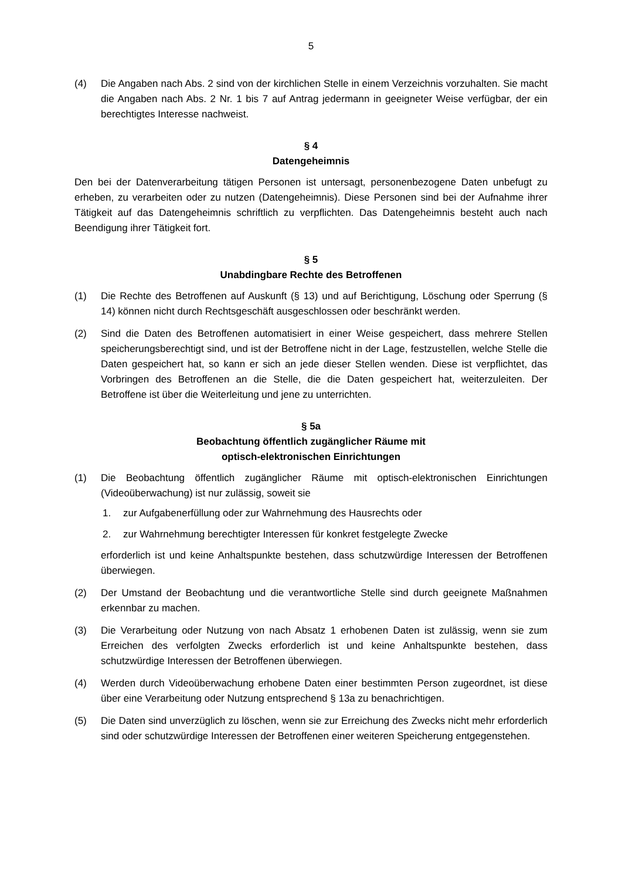5
(4) Die Angaben nach Abs. 2 sind von der kirchlichen Stelle in einem Verzeichnis vorzuhalten. Sie macht die Angaben nach Abs. 2 Nr. 1 bis 7 auf Antrag jedermann in geeigneter Weise verfügbar, der ein berechtigtes Interesse nachweist.
§ 4
Datengeheimnis
Den bei der Datenverarbeitung tätigen Personen ist untersagt, personenbezogene Daten unbefugt zu erheben, zu verarbeiten oder zu nutzen (Datengeheimnis). Diese Personen sind bei der Aufnahme ihrer Tätigkeit auf das Datengeheimnis schriftlich zu verpflichten. Das Datengeheimnis besteht auch nach Beendigung ihrer Tätigkeit fort.
§ 5
Unabdingbare Rechte des Betroffenen
(1) Die Rechte des Betroffenen auf Auskunft (§ 13) und auf Berichtigung, Löschung oder Sperrung (§ 14) können nicht durch Rechtsgeschäft ausgeschlossen oder beschränkt werden.
(2) Sind die Daten des Betroffenen automatisiert in einer Weise gespeichert, dass mehrere Stellen speicherungsberechtigt sind, und ist der Betroffene nicht in der Lage, festzustellen, welche Stelle die Daten gespeichert hat, so kann er sich an jede dieser Stellen wenden. Diese ist verpflichtet, das Vorbringen des Betroffenen an die Stelle, die die Daten gespeichert hat, weiterzuleiten. Der Betroffene ist über die Weiterleitung und jene zu unterrichten.
§ 5a
Beobachtung öffentlich zugänglicher Räume mit
optisch-elektronischen Einrichtungen
(1) Die Beobachtung öffentlich zugänglicher Räume mit optisch-elektronischen Einrichtungen (Videoüberwachung) ist nur zulässig, soweit sie
1. zur Aufgabenerfüllung oder zur Wahrnehmung des Hausrechts oder
2. zur Wahrnehmung berechtigter Interessen für konkret festgelegte Zwecke
erforderlich ist und keine Anhaltspunkte bestehen, dass schutzwürdige Interessen der Betroffenen überwiegen.
(2) Der Umstand der Beobachtung und die verantwortliche Stelle sind durch geeignete Maßnahmen erkennbar zu machen.
(3) Die Verarbeitung oder Nutzung von nach Absatz 1 erhobenen Daten ist zulässig, wenn sie zum Erreichen des verfolgten Zwecks erforderlich ist und keine Anhaltspunkte bestehen, dass schutzwürdige Interessen der Betroffenen überwiegen.
(4) Werden durch Videoüberwachung erhobene Daten einer bestimmten Person zugeordnet, ist diese über eine Verarbeitung oder Nutzung entsprechend § 13a zu benachrichtigen.
(5) Die Daten sind unverzüglich zu löschen, wenn sie zur Erreichung des Zwecks nicht mehr erforderlich sind oder schutzwürdige Interessen der Betroffenen einer weiteren Speicherung entgegenstehen.